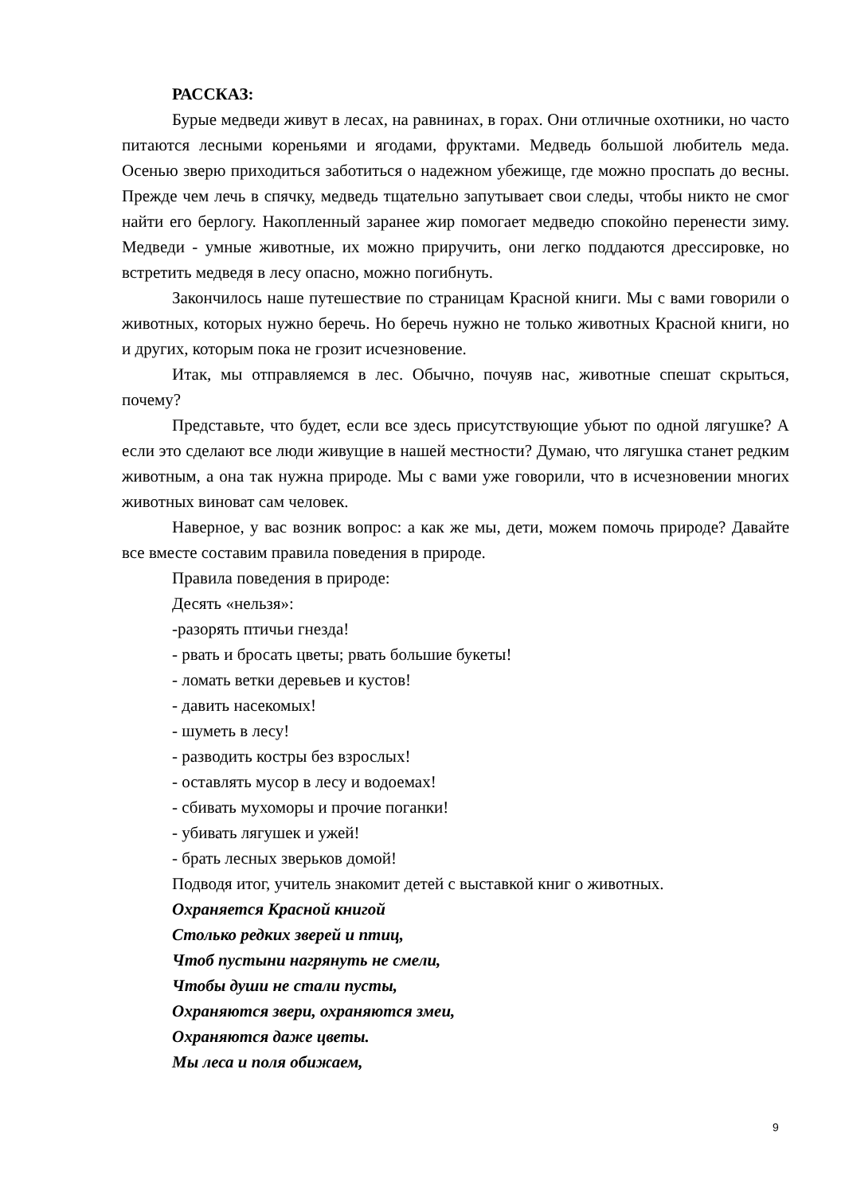РАССКАЗ:
Бурые медведи живут в лесах, на равнинах, в горах. Они отличные охотники, но часто питаются лесными кореньями и ягодами, фруктами. Медведь большой любитель меда. Осенью зверю приходиться заботиться о надежном убежище, где можно проспать до весны. Прежде чем лечь в спячку, медведь тщательно запутывает свои следы, чтобы никто не смог найти его берлогу. Накопленный заранее жир помогает медведю спокойно перенести зиму. Медведи - умные животные, их можно приручить, они легко поддаются дрессировке, но встретить медведя в лесу опасно, можно погибнуть.
Закончилось наше путешествие по страницам Красной книги. Мы с вами говорили о животных, которых нужно беречь. Но беречь нужно не только животных Красной книги, но и других, которым пока не грозит исчезновение.
Итак, мы отправляемся в лес. Обычно, почуяв нас, животные спешат скрыться, почему?
Представьте, что будет, если все здесь присутствующие убьют по одной лягушке? А если это сделают все люди живущие в нашей местности? Думаю, что лягушка станет редким животным, а она так нужна природе. Мы с вами уже говорили, что в исчезновении многих животных виноват сам человек.
Наверное, у вас возник вопрос: а как же мы, дети, можем помочь природе? Давайте все вместе составим правила поведения в природе.
Правила поведения в природе:
Десять «нельзя»:
-разорять птичьи гнезда!
- рвать и бросать цветы; рвать большие букеты!
- ломать ветки деревьев и кустов!
- давить насекомых!
- шуметь в лесу!
- разводить костры без взрослых!
- оставлять мусор в лесу и водоемах!
- сбивать мухоморы и прочие поганки!
- убивать лягушек и ужей!
- брать лесных зверьков домой!
Подводя итог, учитель знакомит детей с выставкой книг о животных.
Охраняется Красной книгой
Столько редких зверей и птиц,
Чтоб пустыни нагрянуть не смели,
Чтобы души не стали пусты,
Охраняются звери, охраняются змеи,
Охраняются даже цветы.
Мы леса и поля обижаем,
9